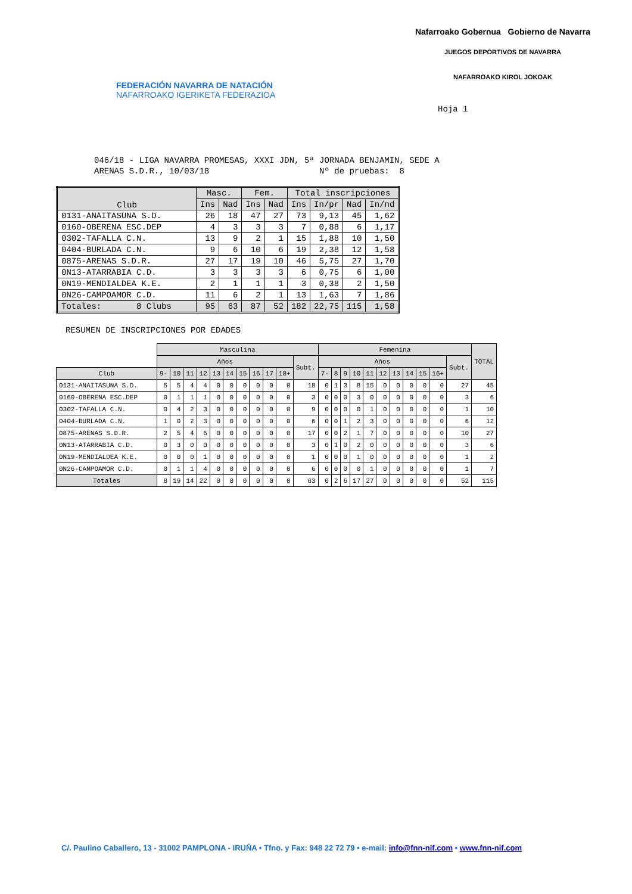FEDERACIÓN NAVARRA DE NATACIÓN
NAFARROAKO IGERIKETA FEDERAZIOA
Nafarroako Gobernua Gobierno de Navarra
JUEGOS DEPORTIVOS DE NAVARRA
NAFARROAKO KIROL JOKOAK
Hoja 1
046/18 - LIGA NAVARRA PROMESAS, XXXI JDN, 5ª JORNADA BENJAMIN, SEDE A ARENAS S.D.R., 10/03/18 Nº de pruebas: 8
| Club | Masc. | | Fem. | | Total inscripciones | | | |
| --- | --- | --- | --- | --- | --- | --- | --- | --- |
| | Ins | Nad | Ins | Nad | Ins | In/pr | Nad | In/nd |
| 0131-ANAITASUNA S.D. | 26 | 18 | 47 | 27 | 73 | 9,13 | 45 | 1,62 |
| 0160-OBERENA ESC.DEP | 4 | 3 | 3 | 3 | 7 | 0,88 | 6 | 1,17 |
| 0302-TAFALLA C.N. | 13 | 9 | 2 | 1 | 15 | 1,88 | 10 | 1,50 |
| 0404-BURLADA C.N. | 9 | 6 | 10 | 6 | 19 | 2,38 | 12 | 1,58 |
| 0875-ARENAS S.D.R. | 27 | 17 | 19 | 10 | 46 | 5,75 | 27 | 1,70 |
| 0N13-ATARRABIA C.D. | 3 | 3 | 3 | 3 | 6 | 0,75 | 6 | 1,00 |
| 0N19-MENDIALDEA K.E. | 2 | 1 | 1 | 1 | 3 | 0,38 | 2 | 1,50 |
| 0N26-CAMPOAMOR C.D. | 11 | 6 | 2 | 1 | 13 | 1,63 | 7 | 1,86 |
| Totales: 8 Clubs | 95 | 63 | 87 | 52 | 182 | 22,75 | 115 | 1,58 |
RESUMEN DE INSCRIPCIONES POR EDADES
| | Masculina | | | | | | | | | | | Femenina | | | | | | | | | | | TOTAL |
| | Años | | | | | | | | | | Subt. | Años | | | | | | | | | | Subt. | |
| Club | 9- | 10 | 11 | 12 | 13 | 14 | 15 | 16 | 17 | 18+ | | 7- | 8 | 9 | 10 | 11 | 12 | 13 | 14 | 15 | 16+ | | |
| 0131-ANAITASUNA S.D. | 5 | 5 | 4 | 4 | 0 | 0 | 0 | 0 | 0 | 0 | 18 | 0 | 1 | 3 | 8 | 15 | 0 | 0 | 0 | 0 | 0 | 27 | 45 |
| 0160-OBERENA ESC.DEP | 0 | 1 | 1 | 1 | 0 | 0 | 0 | 0 | 0 | 0 | 3 | 0 | 0 | 0 | 3 | 0 | 0 | 0 | 0 | 0 | 0 | 3 | 6 |
| 0302-TAFALLA C.N. | 0 | 4 | 2 | 3 | 0 | 0 | 0 | 0 | 0 | 0 | 9 | 0 | 0 | 0 | 0 | 1 | 0 | 0 | 0 | 0 | 0 | 1 | 10 |
| 0404-BURLADA C.N. | 1 | 0 | 2 | 3 | 0 | 0 | 0 | 0 | 0 | 0 | 6 | 0 | 0 | 1 | 2 | 3 | 0 | 0 | 0 | 0 | 0 | 6 | 12 |
| 0875-ARENAS S.D.R. | 2 | 5 | 4 | 6 | 0 | 0 | 0 | 0 | 0 | 0 | 17 | 0 | 0 | 2 | 1 | 7 | 0 | 0 | 0 | 0 | 0 | 10 | 27 |
| 0N13-ATARRABIA C.D. | 0 | 3 | 0 | 0 | 0 | 0 | 0 | 0 | 0 | 0 | 3 | 0 | 1 | 0 | 2 | 0 | 0 | 0 | 0 | 0 | 0 | 3 | 6 |
| 0N19-MENDIALDEA K.E. | 0 | 0 | 0 | 1 | 0 | 0 | 0 | 0 | 0 | 0 | 1 | 0 | 0 | 0 | 1 | 0 | 0 | 0 | 0 | 0 | 0 | 1 | 2 |
| 0N26-CAMPOAMOR C.D. | 0 | 1 | 1 | 4 | 0 | 0 | 0 | 0 | 0 | 0 | 6 | 0 | 0 | 0 | 0 | 1 | 0 | 0 | 0 | 0 | 0 | 1 | 7 |
| Totales | 8 | 19 | 14 | 22 | 0 | 0 | 0 | 0 | 0 | 0 | 63 | 0 | 2 | 6 | 17 | 27 | 0 | 0 | 0 | 0 | 0 | 52 | 115 |
C/. Paulino Caballero, 13 - 31002 PAMPLONA - IRUÑA • Tfno. y Fax: 948 22 72 79 • e-mail: info@fnn-nif.com • www.fnn-nif.com